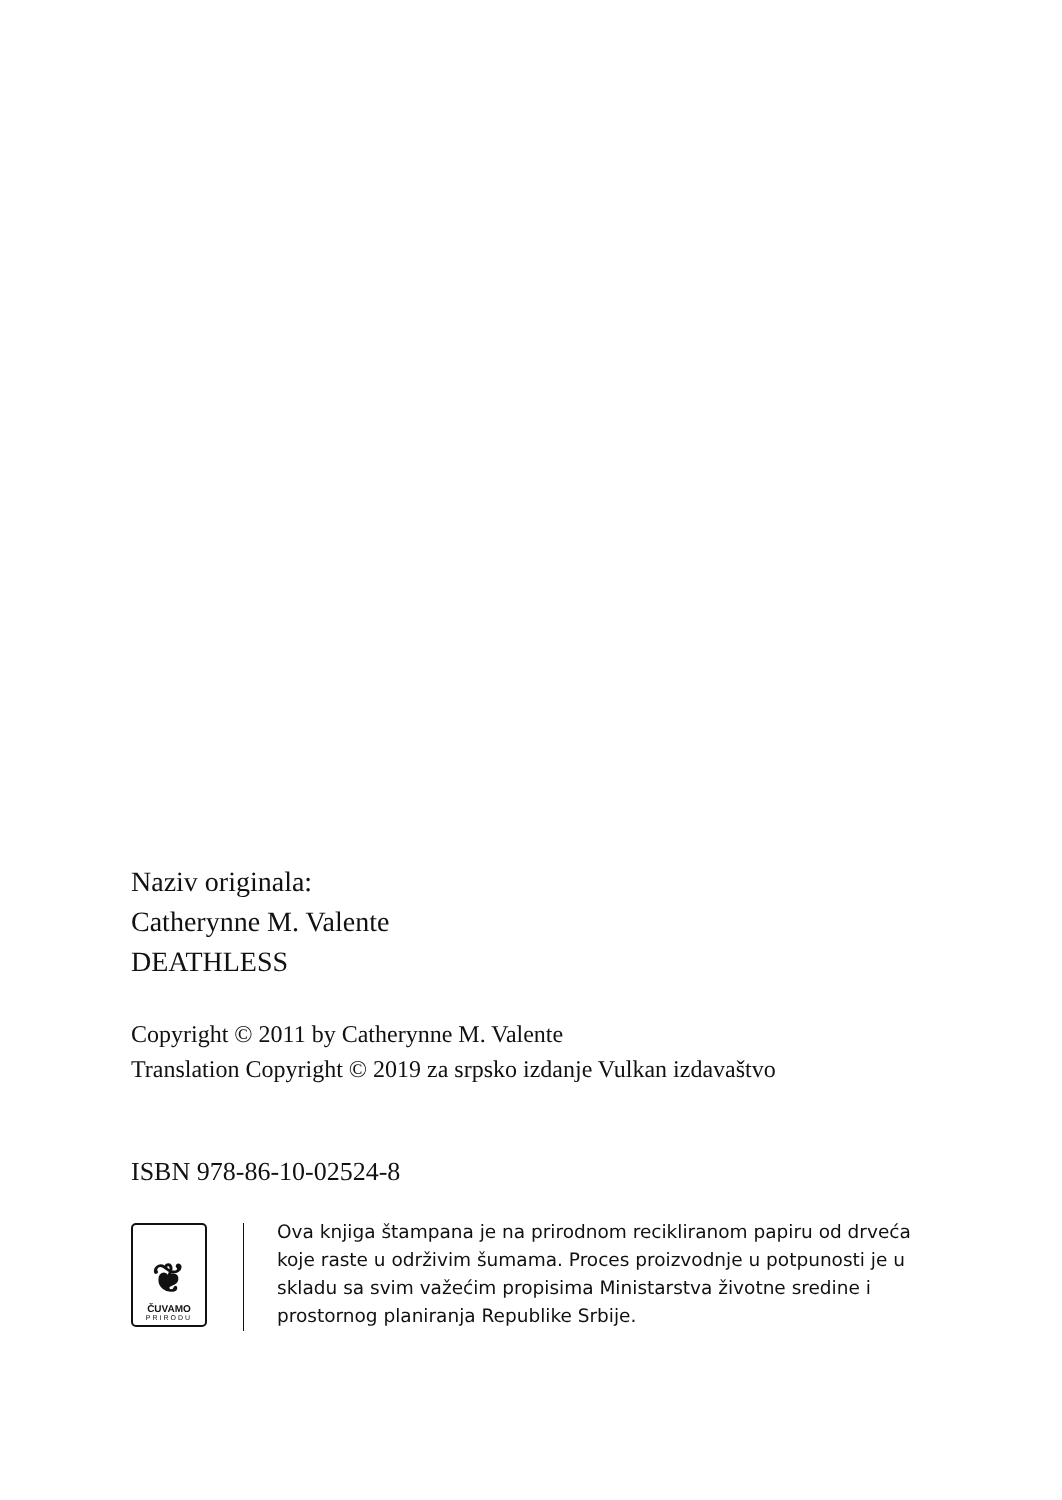Naziv originala:
Catherynne M. Valente
DEATHLESS
Copyright © 2011 by Catherynne M. Valente
Translation Copyright © 2019 za srpsko izdanje Vulkan izdavaštvo
ISBN 978-86-10-02524-8
❦
ČUVAMO
PRIRODU
Ova knjiga štampana je na prirodnom recikliranom papiru od drveća koje raste u održivim šumama. Proces proizvodnje u potpunosti je u skladu sa svim važećim propisima Ministarstva životne sredine i prostornog planiranja Republike Srbije.